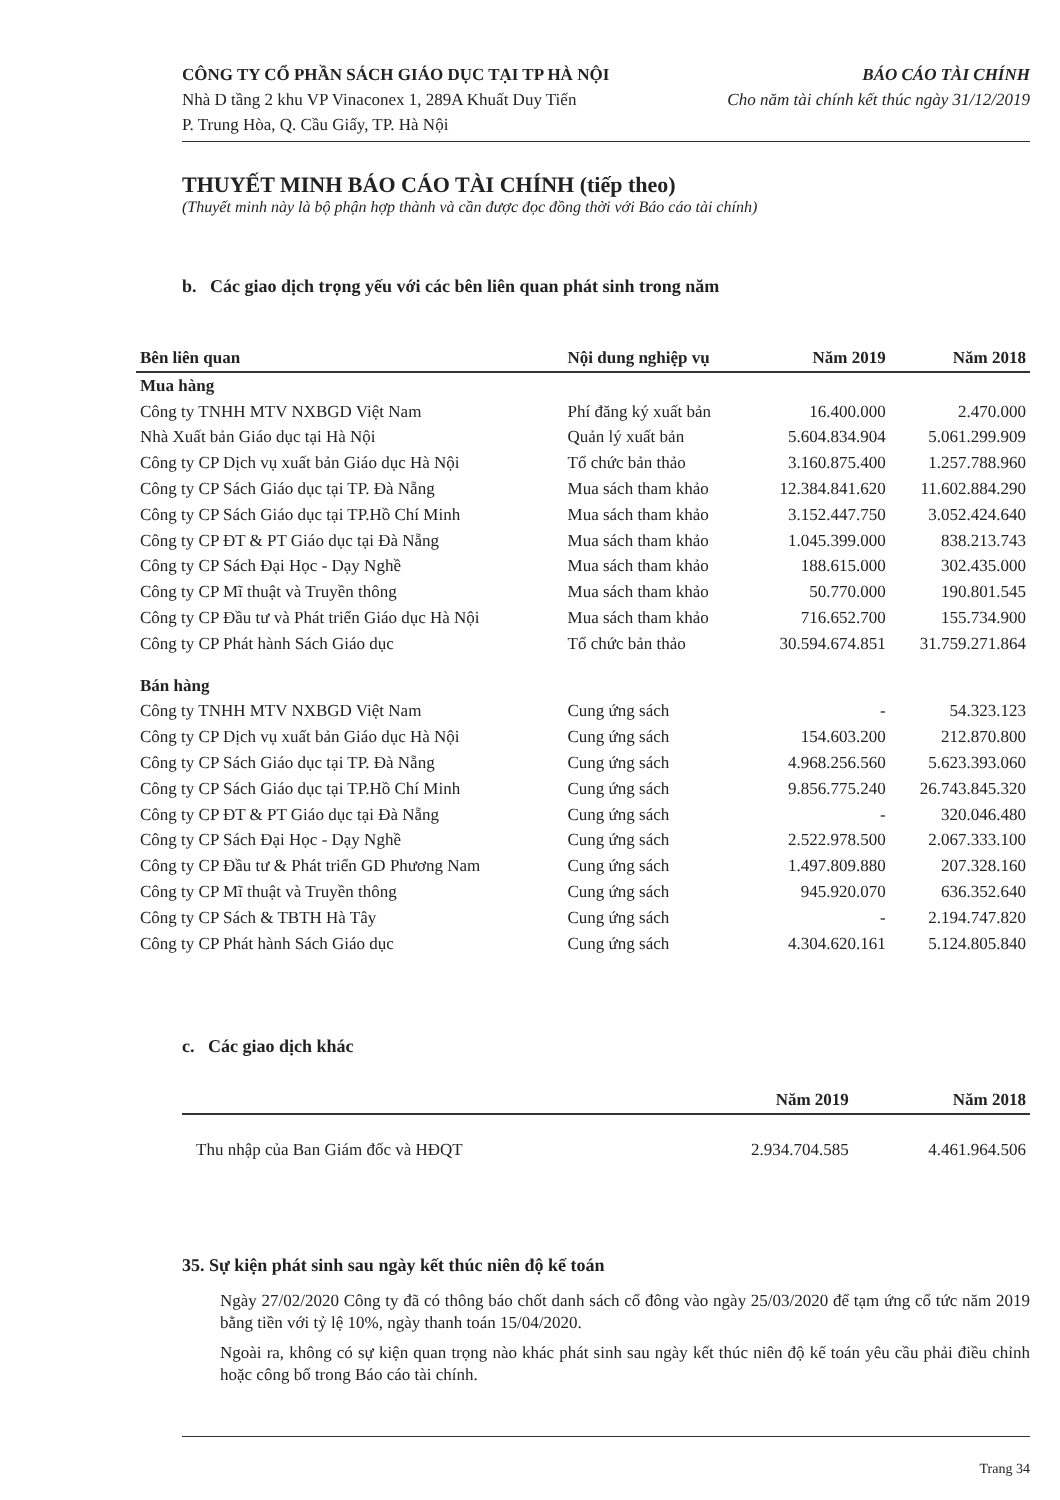CÔNG TY CỔ PHẦN SÁCH GIÁO DỤC TẠI TP HÀ NỘI BÁO CÁO TÀI CHÍNH
Nhà D tầng 2 khu VP Vinaconex 1, 289A Khuất Duy Tiến Cho năm tài chính kết thúc ngày 31/12/2019
P. Trung Hòa, Q. Cầu Giấy, TP. Hà Nội
THUYẾT MINH BÁO CÁO TÀI CHÍNH (tiếp theo)
(Thuyết minh này là bộ phận hợp thành và cần được đọc đồng thời với Báo cáo tài chính)
b. Các giao dịch trọng yếu với các bên liên quan phát sinh trong năm
| Bên liên quan | Nội dung nghiệp vụ | Năm 2019 | Năm 2018 |
| --- | --- | --- | --- |
| Mua hàng | | | |
| Công ty TNHH MTV NXBGD Việt Nam | Phí đăng ký xuất bản | 16.400.000 | 2.470.000 |
| Nhà Xuất bản Giáo dục tại Hà Nội | Quản lý xuất bản | 5.604.834.904 | 5.061.299.909 |
| Công ty CP Dịch vụ xuất bản Giáo dục Hà Nội | Tổ chức bản thảo | 3.160.875.400 | 1.257.788.960 |
| Công ty CP Sách Giáo dục tại TP. Đà Nẵng | Mua sách tham khảo | 12.384.841.620 | 11.602.884.290 |
| Công ty CP Sách Giáo dục tại TP.Hồ Chí Minh | Mua sách tham khảo | 3.152.447.750 | 3.052.424.640 |
| Công ty CP ĐT & PT Giáo dục tại Đà Nẵng | Mua sách tham khảo | 1.045.399.000 | 838.213.743 |
| Công ty CP Sách Đại Học - Dạy Nghề | Mua sách tham khảo | 188.615.000 | 302.435.000 |
| Công ty CP Mĩ thuật và Truyền thông | Mua sách tham khảo | 50.770.000 | 190.801.545 |
| Công ty CP Đầu tư và Phát triển Giáo dục Hà Nội | Mua sách tham khảo | 716.652.700 | 155.734.900 |
| Công ty CP Phát hành Sách Giáo dục | Tổ chức bản thảo | 30.594.674.851 | 31.759.271.864 |
| Bán hàng | | | |
| Công ty TNHH MTV NXBGD Việt Nam | Cung ứng sách | - | 54.323.123 |
| Công ty CP Dịch vụ xuất bản Giáo dục Hà Nội | Cung ứng sách | 154.603.200 | 212.870.800 |
| Công ty CP Sách Giáo dục tại TP. Đà Nẵng | Cung ứng sách | 4.968.256.560 | 5.623.393.060 |
| Công ty CP Sách Giáo dục tại TP.Hồ Chí Minh | Cung ứng sách | 9.856.775.240 | 26.743.845.320 |
| Công ty CP ĐT & PT Giáo dục tại Đà Nẵng | Cung ứng sách | - | 320.046.480 |
| Công ty CP Sách Đại Học - Dạy Nghề | Cung ứng sách | 2.522.978.500 | 2.067.333.100 |
| Công ty CP Đầu tư & Phát triển GD Phương Nam | Cung ứng sách | 1.497.809.880 | 207.328.160 |
| Công ty CP Mĩ thuật và Truyền thông | Cung ứng sách | 945.920.070 | 636.352.640 |
| Công ty CP Sách & TBTH Hà Tây | Cung ứng sách | - | 2.194.747.820 |
| Công ty CP Phát hành Sách Giáo dục | Cung ứng sách | 4.304.620.161 | 5.124.805.840 |
c. Các giao dịch khác
| | Năm 2019 | Năm 2018 |
| --- | --- | --- |
| Thu nhập của Ban Giám đốc và HĐQT | 2.934.704.585 | 4.461.964.506 |
35. Sự kiện phát sinh sau ngày kết thúc niên độ kế toán
Ngày 27/02/2020 Công ty đã có thông báo chốt danh sách cổ đông vào ngày 25/03/2020 để tạm ứng cổ tức năm 2019 bằng tiền với tỷ lệ 10%, ngày thanh toán 15/04/2020.
Ngoài ra, không có sự kiện quan trọng nào khác phát sinh sau ngày kết thúc niên độ kế toán yêu cầu phải điều chỉnh hoặc công bố trong Báo cáo tài chính.
Trang 34